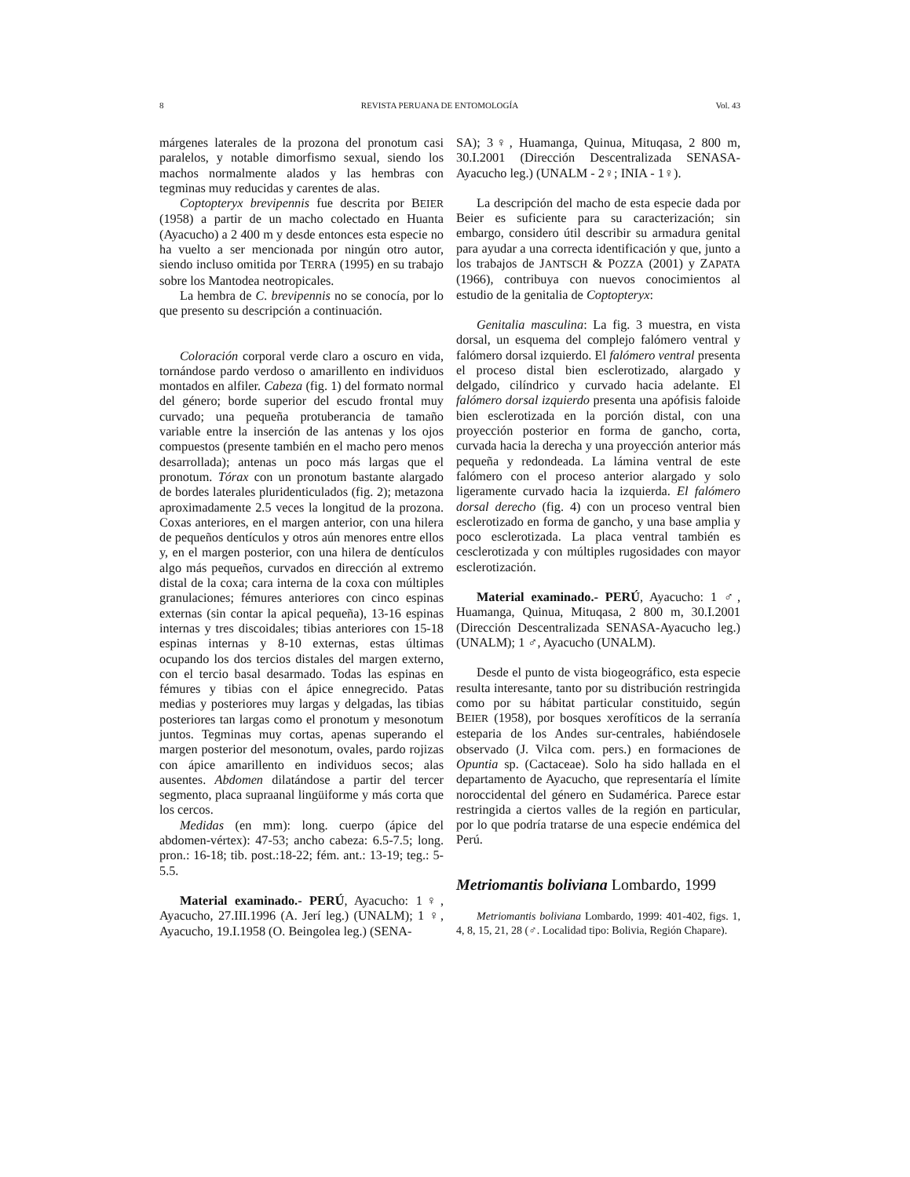8 REVISTA PERUANA DE ENTOMOLOGÍA Vol. 43
márgenes laterales de la prozona del pronotum casi paralelos, y notable dimorfismo sexual, siendo los machos normalmente alados y las hembras con tegminas muy reducidas y carentes de alas.
Coptopteryx brevipennis fue descrita por BEIER (1958) a partir de un macho colectado en Huanta (Ayacucho) a 2 400 m y desde entonces esta especie no ha vuelto a ser mencionada por ningún otro autor, siendo incluso omitida por TERRA (1995) en su trabajo sobre los Mantodea neotropicales.
La hembra de C. brevipennis no se conocía, por lo que presento su descripción a continuación.
Coloración corporal verde claro a oscuro en vida, tornándose pardo verdoso o amarillento en individuos montados en alfiler. Cabeza (fig. 1) del formato normal del género; borde superior del escudo frontal muy curvado; una pequeña protuberancia de tamaño variable entre la inserción de las antenas y los ojos compuestos (presente también en el macho pero menos desarrollada); antenas un poco más largas que el pronotum. Tórax con un pronotum bastante alargado de bordes laterales pluridenticulados (fig. 2); metazona aproximadamente 2.5 veces la longitud de la prozona. Coxas anteriores, en el margen anterior, con una hilera de pequeños dentículos y otros aún menores entre ellos y, en el margen posterior, con una hilera de dentículos algo más pequeños, curvados en dirección al extremo distal de la coxa; cara interna de la coxa con múltiples granulaciones; fémures anteriores con cinco espinas externas (sin contar la apical pequeña), 13-16 espinas internas y tres discoidales; tibias anteriores con 15-18 espinas internas y 8-10 externas, estas últimas ocupando los dos tercios distales del margen externo, con el tercio basal desarmado. Todas las espinas en fémures y tibias con el ápice ennegrecido. Patas medias y posteriores muy largas y delgadas, las tibias posteriores tan largas como el pronotum y mesonotum juntos. Tegminas muy cortas, apenas superando el margen posterior del mesonotum, ovales, pardo rojizas con ápice amarillento en individuos secos; alas ausentes. Abdomen dilatándose a partir del tercer segmento, placa supraanal lingüiforme y más corta que los cercos.
Medidas (en mm): long. cuerpo (ápice del abdomen-vértex): 47-53; ancho cabeza: 6.5-7.5; long. pron.: 16-18; tib. post.:18-22; fém. ant.: 13-19; teg.: 5-5.5.
Material examinado.- PERÚ, Ayacucho: 1♀, Ayacucho, 27.III.1996 (A. Jerí leg.) (UNALM); 1 ♀, Ayacucho, 19.I.1958 (O. Beingolea leg.) (SENA-
SA); 3♀, Huamanga, Quinua, Mituqasa, 2 800 m, 30.I.2001 (Dirección Descentralizada SENASA-Ayacucho leg.) (UNALM - 2♀; INIA - 1♀).
La descripción del macho de esta especie dada por Beier es suficiente para su caracterización; sin embargo, considero útil describir su armadura genital para ayudar a una correcta identificación y que, junto a los trabajos de JANTSCH & POZZA (2001) y ZAPATA (1966), contribuya con nuevos conocimientos al estudio de la genitalia de Coptopteryx:
Genitalia masculina: La fig. 3 muestra, en vista dorsal, un esquema del complejo falómero ventral y falómero dorsal izquierdo. El falómero ventral presenta el proceso distal bien esclerotizado, alargado y delgado, cilíndrico y curvado hacia adelante. El falómero dorsal izquierdo presenta una apófisis faloide bien esclerotizada en la porción distal, con una proyección posterior en forma de gancho, corta, curvada hacia la derecha y una proyección anterior más pequeña y redondeada. La lámina ventral de este falómero con el proceso anterior alargado y solo ligeramente curvado hacia la izquierda. El falómero dorsal derecho (fig. 4) con un proceso ventral bien esclerotizado en forma de gancho, y una base amplia y poco esclerotizada. La placa ventral también es cesclerotizada y con múltiples rugosidades con mayor esclerotización.
Material examinado.- PERÚ, Ayacucho: 1 ♂, Huamanga, Quinua, Mituqasa, 2 800 m, 30.I.2001 (Dirección Descentralizada SENASA-Ayacucho leg.) (UNALM); 1 ♂, Ayacucho (UNALM).
Desde el punto de vista biogeográfico, esta especie resulta interesante, tanto por su distribución restringida como por su hábitat particular constituido, según BEIER (1958), por bosques xerofíticos de la serranía esteparia de los Andes sur-centrales, habiéndosele observado (J. Vilca com. pers.) en formaciones de Opuntia sp. (Cactaceae). Solo ha sido hallada en el departamento de Ayacucho, que representaría el límite noroccidental del género en Sudamérica. Parece estar restringida a ciertos valles de la región en particular, por lo que podría tratarse de una especie endémica del Perú.
Metriomantis boliviana Lombardo, 1999
Metriomantis boliviana Lombardo, 1999: 401-402, figs. 1, 4, 8, 15, 21, 28 (♂. Localidad tipo: Bolivia, Región Chapare).